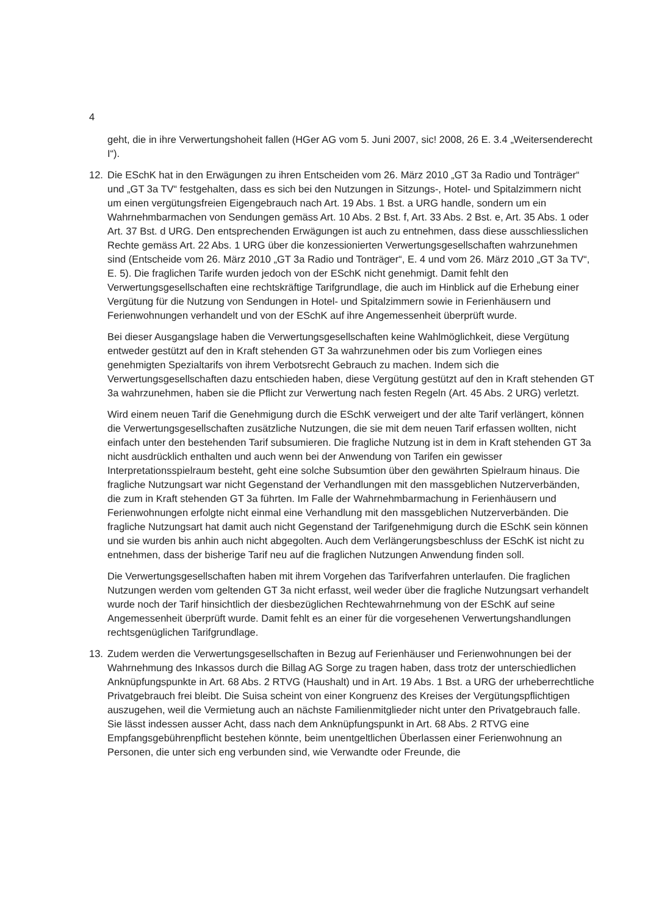4
geht, die in ihre Verwertungshoheit fallen (HGer AG vom 5. Juni 2007, sic! 2008, 26 E. 3.4 „Weitersenderecht I“).
12. Die ESchK hat in den Erwägungen zu ihren Entscheiden vom 26. März 2010 „GT 3a Radio und Tonträger“ und „GT 3a TV“ festgehalten, dass es sich bei den Nutzungen in Sitzungs-, Hotel- und Spitalzimmern nicht um einen vergütungsfreien Eigengebrauch nach Art. 19 Abs. 1 Bst. a URG handle, sondern um ein Wahrnehmbarmachen von Sendungen gemäss Art. 10 Abs. 2 Bst. f, Art. 33 Abs. 2 Bst. e, Art. 35 Abs. 1 oder Art. 37 Bst. d URG. Den entsprechenden Erwägungen ist auch zu entnehmen, dass diese ausschliesslichen Rechte gemäss Art. 22 Abs. 1 URG über die konzessionierten Verwertungsgesellschaften wahrzunehmen sind (Entscheide vom 26. März 2010 „GT 3a Radio und Tonträger“, E. 4 und vom 26. März 2010 „GT 3a TV“, E. 5). Die fraglichen Tarife wurden jedoch von der ESchK nicht genehmigt. Damit fehlt den Verwertungsgesellschaften eine rechtskräftige Tarifgrundlage, die auch im Hinblick auf die Erhebung einer Vergütung für die Nutzung von Sendungen in Hotel- und Spitalzimmern sowie in Ferienhäusern und Ferienwohnungen verhandelt und von der ESchK auf ihre Angemessenheit überprüft wurde.
Bei dieser Ausgangslage haben die Verwertungsgesellschaften keine Wahlmöglichkeit, diese Vergütung entweder gestützt auf den in Kraft stehenden GT 3a wahrzunehmen oder bis zum Vorliegen eines genehmigten Spezialtarifs von ihrem Verbotsrecht Gebrauch zu machen. Indem sich die Verwertungsgesellschaften dazu entschieden haben, diese Vergütung gestützt auf den in Kraft stehenden GT 3a wahrzunehmen, haben sie die Pflicht zur Verwertung nach festen Regeln (Art. 45 Abs. 2 URG) verletzt.
Wird einem neuen Tarif die Genehmigung durch die ESchK verweigert und der alte Tarif verlängert, können die Verwertungsgesellschaften zusätzliche Nutzungen, die sie mit dem neuen Tarif erfassen wollten, nicht einfach unter den bestehenden Tarif subsumieren. Die fragliche Nutzung ist in dem in Kraft stehenden GT 3a nicht ausdrücklich enthalten und auch wenn bei der Anwendung von Tarifen ein gewisser Interpretationsspielraum besteht, geht eine solche Subsumtion über den gewährten Spielraum hinaus. Die fragliche Nutzungsart war nicht Gegenstand der Verhandlungen mit den massgeblichen Nutzerverbänden, die zum in Kraft stehenden GT 3a führten. Im Falle der Wahrnehmbarmachung in Ferienhäusern und Ferienwohnungen erfolgte nicht einmal eine Verhandlung mit den massgeblichen Nutzerverbänden. Die fragliche Nutzungsart hat damit auch nicht Gegenstand der Tarifgenehmigung durch die ESchK sein können und sie wurden bis anhin auch nicht abgegolten. Auch dem Verlängerungsbeschluss der ESchK ist nicht zu entnehmen, dass der bisherige Tarif neu auf die fraglichen Nutzungen Anwendung finden soll.
Die Verwertungsgesellschaften haben mit ihrem Vorgehen das Tarifverfahren unterlaufen. Die fraglichen Nutzungen werden vom geltenden GT 3a nicht erfasst, weil weder über die fragliche Nutzungsart verhandelt wurde noch der Tarif hinsichtlich der diesbezüglichen Rechtewahrnehmung von der ESchK auf seine Angemessenheit überprüft wurde. Damit fehlt es an einer für die vorgesehenen Verwertungshandlungen rechtsgenüglichen Tarifgrundlage.
13. Zudem werden die Verwertungsgesellschaften in Bezug auf Ferienhäuser und Ferienwohnungen bei der Wahrnehmung des Inkassos durch die Billag AG Sorge zu tragen haben, dass trotz der unterschiedlichen Anknüpfungspunkte in Art. 68 Abs. 2 RTVG (Haushalt) und in Art. 19 Abs. 1 Bst. a URG der urheberrechtliche Privatgebrauch frei bleibt. Die Suisa scheint von einer Kongruenz des Kreises der Vergütungspflichtigen auszugehen, weil die Vermietung auch an nächste Familienmitglieder nicht unter den Privatgebrauch falle. Sie lässt indessen ausser Acht, dass nach dem Anknüpfungspunkt in Art. 68 Abs. 2 RTVG eine Empfangsgebührenpflicht bestehen könnte, beim unentgeltlichen Überlassen einer Ferienwohnung an Personen, die unter sich eng verbunden sind, wie Verwandte oder Freunde, die